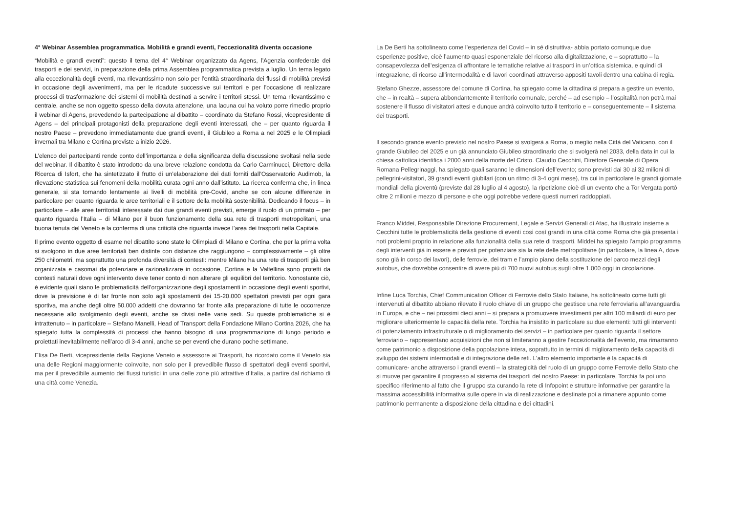4° Webinar Assemblea programmatica. Mobilità e grandi eventi, l’eccezionalità diventa occasione
“Mobilità e grandi eventi”: questo il tema del 4° Webinar organizzato da Agens, l’Agenzia confederale dei trasporti e dei servizi, in preparazione della prima Assemblea programmatica prevista a luglio. Un tema legato alla eccezionalità degli eventi, ma rilevantissimo non solo per l’entità straordinaria dei flussi di mobilità previsti in occasione degli avvenimenti, ma per le ricadute successive sui territori e per l’occasione di realizzare processi di trasformazione dei sistemi di mobilità destinati a servire i territori stessi. Un tema rilevantissimo e centrale, anche se non oggetto spesso della dovuta attenzione, una lacuna cui ha voluto porre rimedio proprio il webinar di Agens, prevedendo la partecipazione al dibattito – coordinato da Stefano Rossi, vicepresidente di Agens – dei principali protagonisti della preparazione degli eventi interessati, che – per quanto riguarda il nostro Paese – prevedono immediatamente due grandi eventi, il Giubileo a Roma a nel 2025 e le Olimpiadi invernali tra Milano e Cortina previste a inizio 2026.
L’elenco dei partecipanti rende conto dell’importanza e della significanza della discussione svoltasi nella sede del webinar. Il dibattito è stato introdotto da una breve relazione condotta da Carlo Carminucci, Direttore della Ricerca di Isfort, che ha sintetizzato il frutto di un’elaborazione dei dati forniti dall’Osservatorio Audimob, la rilevazione statistica sui fenomeni della mobilità curata ogni anno dall’istituto. La ricerca conferma che, in linea generale, si sta tornando lentamente ai livelli di mobilità pre-Covid, anche se con alcune differenze in particolare per quanto riguarda le aree territoriali e il settore della mobilità sostenibilità. Dedicando il focus – in particolare – alle aree territoriali interessate dai due grandi eventi previsti, emerge il ruolo di un primato – per quanto riguarda l’Italia – di Milano per il buon funzionamento della sua rete di trasporti metropolitani, una buona tenuta del Veneto e la conferma di una criticità che riguarda invece l’area dei trasporti nella Capitale.
Il primo evento oggetto di esame nel dibattito sono state le Olimpiadi di Milano e Cortina, che per la prima volta si svolgono in due aree territoriali ben distinte con distanze che raggiungono – complessivamente – gli oltre 250 chilometri, ma soprattutto una profonda diversità di contesti: mentre Milano ha una rete di trasporti già ben organizzata e casomai da potenziare e razionalizzare in occasione, Cortina e la Valtellina sono protetti da contesti naturali dove ogni intervento deve tener conto di non alterare gli equilibri del territorio. Nonostante ciò, è evidente quali siano le problematicità dell’organizzazione degli spostamenti in occasione degli eventi sportivi, dove la previsione è di far fronte non solo agli spostamenti dei 15-20.000 spettatori previsti per ogni gara sportiva, ma anche degli oltre 50.000 addetti che dovranno far fronte alla preparazione di tutte le occorrenze necessarie allo svolgimento degli eventi, anche se divisi nelle varie sedi. Su queste problematiche si è intrattenuto – in particolare – Stefano Manelli, Head of Transport della Fondazione Milano Cortina 2026, che ha spiegato tutta la complessità di processi che hanno bisogno di una programmazione di lungo periodo e proiettati inevitabilmente nell’arco di 3-4 anni, anche se per eventi che durano poche settimane.
Elisa De Berti, vicepresidente della Regione Veneto e assessore ai Trasporti, ha ricordato come il Veneto sia una delle Regioni maggiormente coinvolte, non solo per il prevedibile flusso di spettatori degli eventi sportivi, ma per il prevedibile aumento dei flussi turistici in una delle zone più attrattive d’Italia, a partire dal richiamo di una città come Venezia.
La De Berti ha sottolineato come l’esperienza del Covid – in sé distruttiva- abbia portato comunque due esperienze positive, cioè l’aumento quasi esponenziale del ricorso alla digitalizzazione, e – soprattutto – la consapevolezza dell’esigenza di affrontare le tematiche relative ai trasporti in un’ottica sistemica, e quindi di integrazione, di ricorso all’intermodalità e di lavori coordinati attraverso appositi tavoli dentro una cabina di regia.
Stefano Ghezze, assessore del comune di Cortina, ha spiegato come la cittadina si prepara a gestire un evento, che – in realtà – supera abbondantemente il territorio comunale, perché – ad esempio – l’ospitalità non potrà mai sostenere il flusso di visitatori attesi e dunque andrà coinvolto tutto il territorio e – conseguentemente – il sistema dei trasporti.
Il secondo grande evento previsto nel nostro Paese si svolgerà a Roma, o meglio nella Città del Vaticano, con il grande Giubileo del 2025 e un già annunciato Giubileo straordinario che si svolgerà nel 2033, della data in cui la chiesa cattolica identifica i 2000 anni della morte del Cristo. Claudio Cecchini, Direttore Generale di Opera Romana Pellegrinaggi, ha spiegato quali saranno le dimensioni dell’evento; sono previsti dai 30 ai 32 milioni di pellegrini-visitatori, 39 grandi eventi giubilari (con un ritmo di 3-4 ogni mese), tra cui in particolare le grandi giornate mondiali della gioventù (previste dal 28 luglio al 4 agosto), la ripetizione cioè di un evento che a Tor Vergata portò oltre 2 milioni e mezzo di persone e che oggi potrebbe vedere questi numeri raddoppiati.
Franco Middei, Responsabile Direzione Procurement, Legale e Servizi Generali di Atac, ha illustrato insieme a Cecchini tutte le problematicità della gestione di eventi così così grandi in una città come Roma che già presenta i noti problemi proprio in relazione alla funzionalità della sua rete di trasporti. Middei ha spiegato l’ampio programma degli interventi già in essere e previsti per potenziare sia la rete delle metropolitane (in particolare, la linea A, dove sono già in corso dei lavori), delle ferrovie, dei tram e l’ampio piano della sostituzione del parco mezzi degli autobus, che dovrebbe consentire di avere più di 700 nuovi autobus sugli oltre 1.000 oggi in circolazione.
Infine Luca Torchia, Chief Communication Officer di Ferrovie dello Stato Italiane, ha sottolineato come tutti gli intervenuti al dibattito abbiano rilevato il ruolo chiave di un gruppo che gestisce una rete ferroviaria all’avanguardia in Europa, e che – nei prossimi dieci anni – si prepara a promuovere investimenti per altri 100 miliardi di euro per migliorare ulteriormente le capacità della rete. Torchia ha insistito in particolare su due elementi: tutti gli interventi di potenziamento infrastrutturale o di miglioramento dei servizi – in particolare per quanto riguarda il settore ferroviario – rappresentano acquisizioni che non si limiteranno a gestire l’eccezionalità dell’evento, ma rimarranno come patrimonio a disposizione della popolazione intera, soprattutto in termini di miglioramento della capacità di sviluppo dei sistemi intermodali e di integrazione delle reti. L’altro elemento importante è la capacità di comunicare- anche attraverso i grandi eventi – la strategicità del ruolo di un gruppo come Ferrovie dello Stato che si muove per garantire il progresso al sistema dei trasporti del nostro Paese: in particolare, Torchia fa poi uno specifico riferimento al fatto che il gruppo sta curando la rete di Infopoint e strutture informative per garantire la massima accessibilità informativa sulle opere in via di realizzazione e destinate poi a rimanere appunto come patrimonio permanente a disposizione della cittadina e dei cittadini.